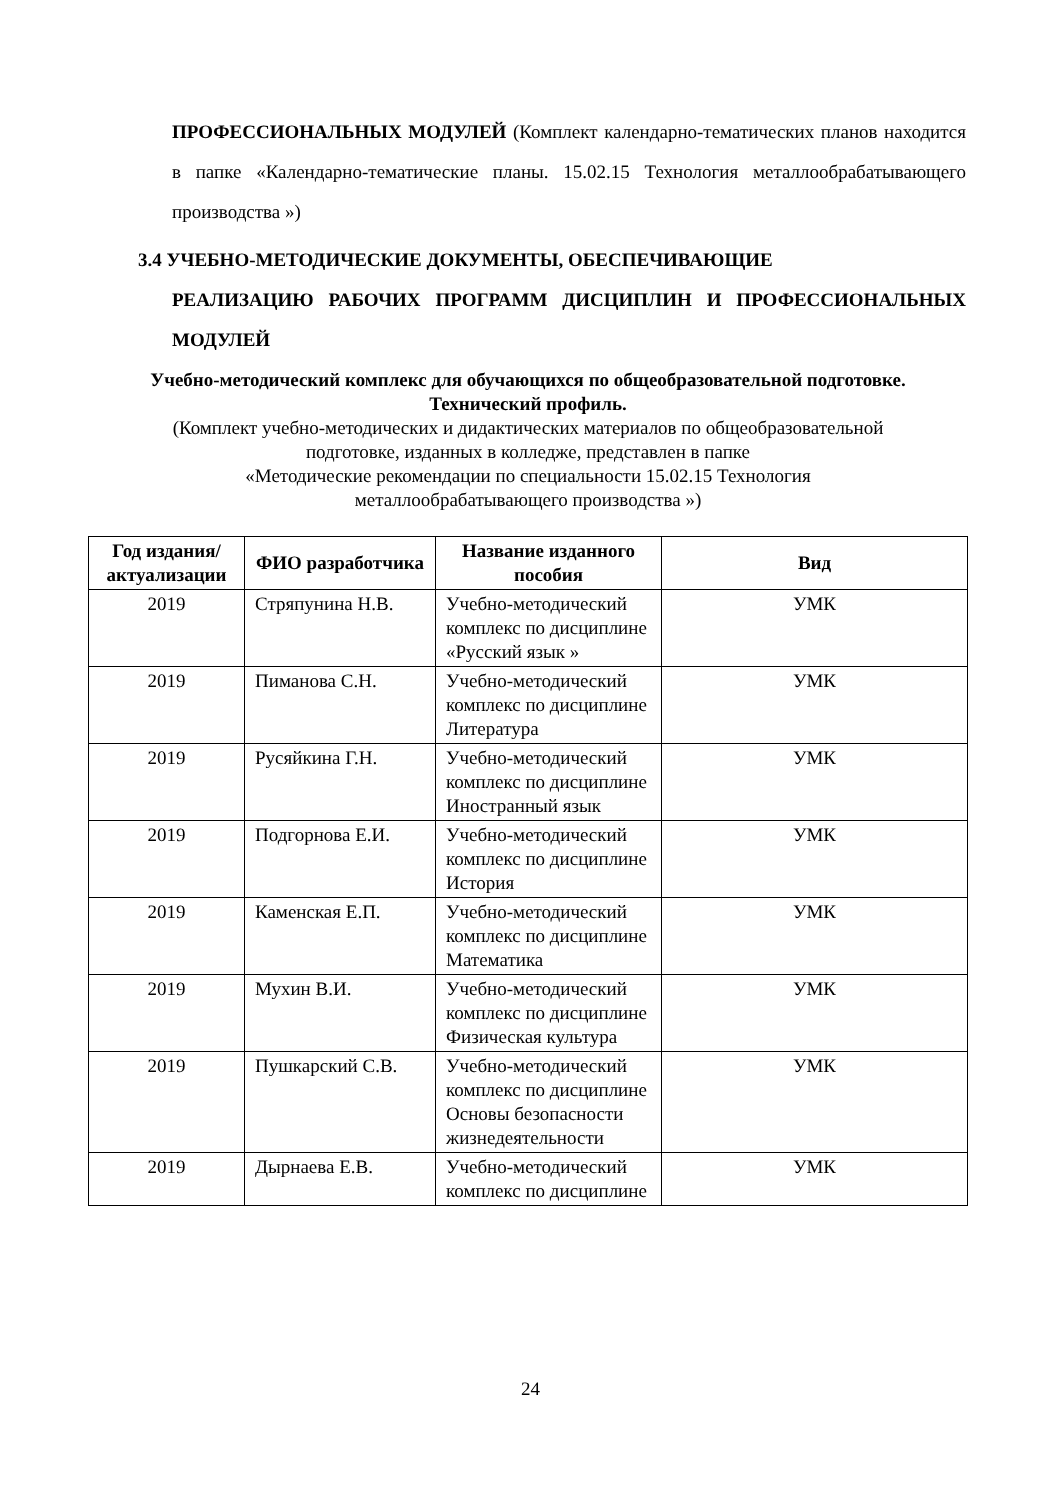ПРОФЕССИОНАЛЬНЫХ МОДУЛЕЙ (Комплект календарно-тематических планов находится в папке «Календарно-тематические планы. 15.02.15 Технология металлообрабатывающего производства »)
3.4 УЧЕБНО-МЕТОДИЧЕСКИЕ ДОКУМЕНТЫ, ОБЕСПЕЧИВАЮЩИЕ
РЕАЛИЗАЦИЮ РАБОЧИХ ПРОГРАММ ДИСЦИПЛИН И ПРОФЕССИОНАЛЬНЫХ МОДУЛЕЙ
Учебно-методический комплекс для обучающихся по общеобразовательной подготовке.
Технический профиль.
(Комплект учебно-методических и дидактических материалов по общеобразовательной
подготовке, изданных в колледже, представлен в папке
«Методические рекомендации по специальности 15.02.15 Технология
металлообрабатывающего производства »)
| Год издания/ актуализации | ФИО разработчика | Название изданного пособия | Вид |
| --- | --- | --- | --- |
| 2019 | Стряпунина Н.В. | Учебно-методический комплекс по дисциплине «Русский язык » | УМК |
| 2019 | Пиманова С.Н. | Учебно-методический комплекс по дисциплине Литература | УМК |
| 2019 | Русяйкина Г.Н. | Учебно-методический комплекс по дисциплине Иностранный язык | УМК |
| 2019 | Подгорнова Е.И. | Учебно-методический комплекс по дисциплине История | УМК |
| 2019 | Каменская Е.П. | Учебно-методический комплекс по дисциплине Математика | УМК |
| 2019 | Мухин В.И. | Учебно-методический комплекс по дисциплине Физическая культура | УМК |
| 2019 | Пушкарский С.В. | Учебно-методический комплекс по дисциплине Основы безопасности жизнедеятельности | УМК |
| 2019 | Дырнаева Е.В. | Учебно-методический комплекс по дисциплине | УМК |
24